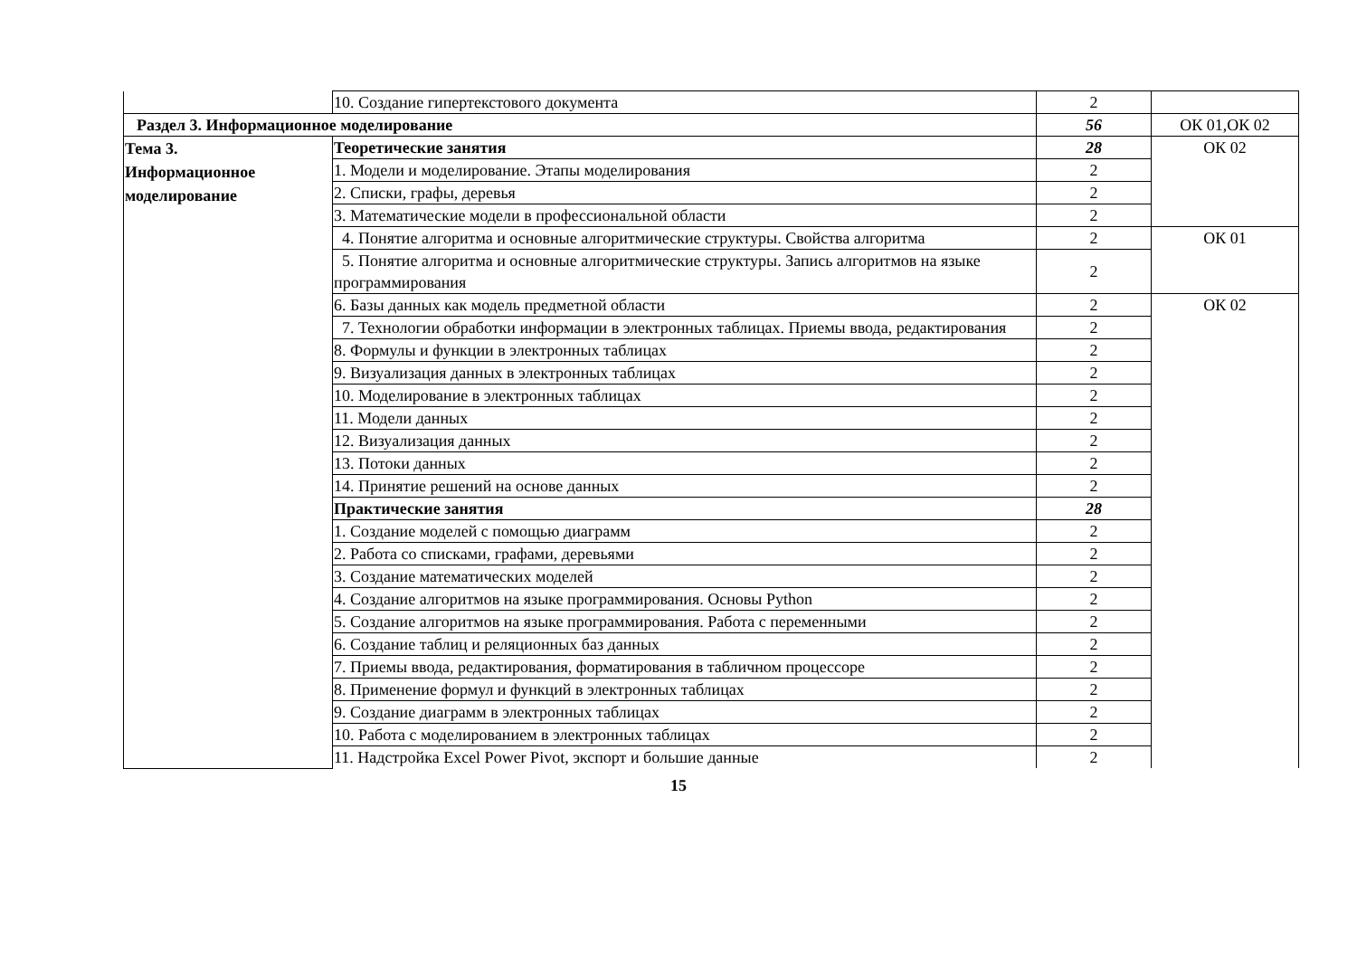| | 10. Создание гипертекстового документа | 2 | |
| Раздел 3. Информационное моделирование | | 56 | ОК 01,ОК 02 |
| Тема 3. Информационное моделирование | Теоретические занятия | 28 | ОК 02 |
| | 1. Модели и моделирование. Этапы моделирования | 2 | |
| | 2. Списки, графы, деревья | 2 | |
| | 3. Математические модели в профессиональной области | 2 | |
| | 4. Понятие алгоритма и основные алгоритмические структуры. Свойства алгоритма | 2 | ОК 01 |
| | 5. Понятие алгоритма и основные алгоритмические структуры. Запись алгоритмов на языке программирования | 2 | |
| | 6. Базы данных как модель предметной области | 2 | ОК 02 |
| | 7. Технологии обработки информации в электронных таблицах. Приемы ввода, редактирования | 2 | |
| | 8. Формулы и функции в электронных таблицах | 2 | |
| | 9. Визуализация данных в электронных таблицах | 2 | |
| | 10. Моделирование в электронных таблицах | 2 | |
| | 11. Модели данных | 2 | |
| | 12. Визуализация данных | 2 | |
| | 13. Потоки данных | 2 | |
| | 14. Принятие решений на основе данных | 2 | |
| | Практические занятия | 28 | |
| | 1. Создание моделей с помощью диаграмм | 2 | |
| | 2. Работа со списками, графами, деревьями | 2 | |
| | 3. Создание математических моделей | 2 | |
| | 4. Создание алгоритмов на языке программирования. Основы Python | 2 | |
| | 5. Создание алгоритмов на языке программирования. Работа с переменными | 2 | |
| | 6. Создание таблиц и реляционных баз данных | 2 | |
| | 7. Приемы ввода, редактирования, форматирования в табличном процессоре | 2 | |
| | 8. Применение формул и функций в электронных таблицах | 2 | |
| | 9. Создание диаграмм в электронных таблицах | 2 | |
| | 10. Работа с моделированием в электронных таблицах | 2 | |
| | 11. Надстройка Excel Power Pivot, экспорт и большие данные | 2 | |
15